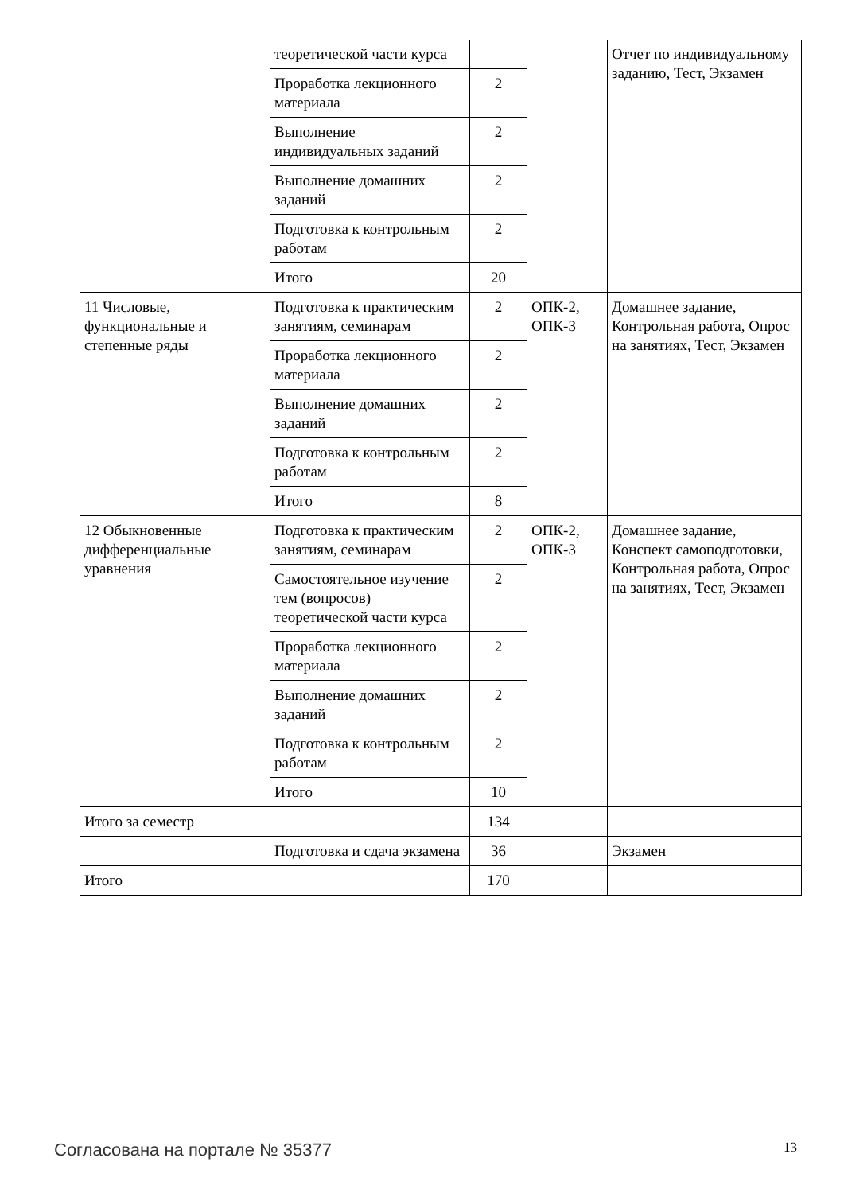| | теоретической части курса | | | Отчет по индивидуальному заданию, Тест, Экзамен |
| | Проработка лекционного материала | 2 | | |
| | Выполнение индивидуальных заданий | 2 | | |
| | Выполнение домашних заданий | 2 | | |
| | Подготовка к контрольным работам | 2 | | |
| | Итого | 20 | | |
| 11 Числовые, функциональные и степенные ряды | Подготовка к практическим занятиям, семинарам | 2 | ОПК-2, ОПК-3 | Домашнее задание, Контрольная работа, Опрос на занятиях, Тест, Экзамен |
| | Проработка лекционного материала | 2 | | |
| | Выполнение домашних заданий | 2 | | |
| | Подготовка к контрольным работам | 2 | | |
| | Итого | 8 | | |
| 12 Обыкновенные дифференциальные уравнения | Подготовка к практическим занятиям, семинарам | 2 | ОПК-2, ОПК-3 | Домашнее задание, Конспект самоподготовки, Контрольная работа, Опрос на занятиях, Тест, Экзамен |
| | Самостоятельное изучение тем (вопросов) теоретической части курса | 2 | | |
| | Проработка лекционного материала | 2 | | |
| | Выполнение домашних заданий | 2 | | |
| | Подготовка к контрольным работам | 2 | | |
| | Итого | 10 | | |
| Итого за семестр | | 134 | | |
| | Подготовка и сдача экзамена | 36 | | Экзамен |
| Итого | | 170 | | |
Согласована на портале № 35377 13